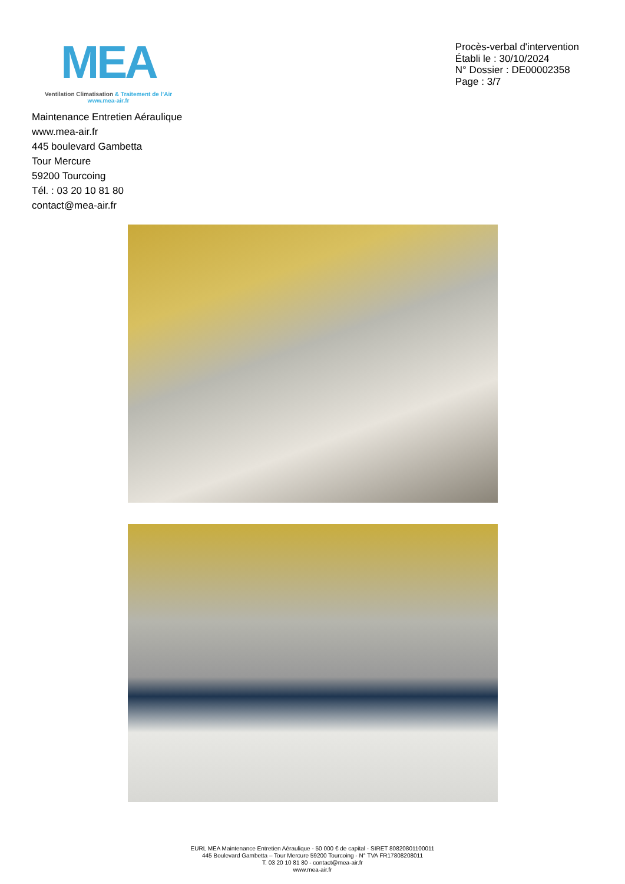MEA
Ventilation Climatisation & Traitement de l’Air
www.mea-air.fr
Procès-verbal d'intervention
Établi le : 30/10/2024
N° Dossier : DE00002358
Page : 3/7
Maintenance Entretien Aéraulique
www.mea-air.fr
445 boulevard Gambetta
Tour Mercure
59200 Tourcoing
Tél. : 03 20 10 81 80
contact@mea-air.fr
EURL MEA Maintenance Entretien Aéraulique - 50 000 € de capital - SIRET 80820801100011
445 Boulevard Gambetta – Tour Mercure 59200 Tourcoing - N° TVA FR17808208011
T. 03 20 10 81 80 - contact@mea-air.fr
www.mea-air.fr